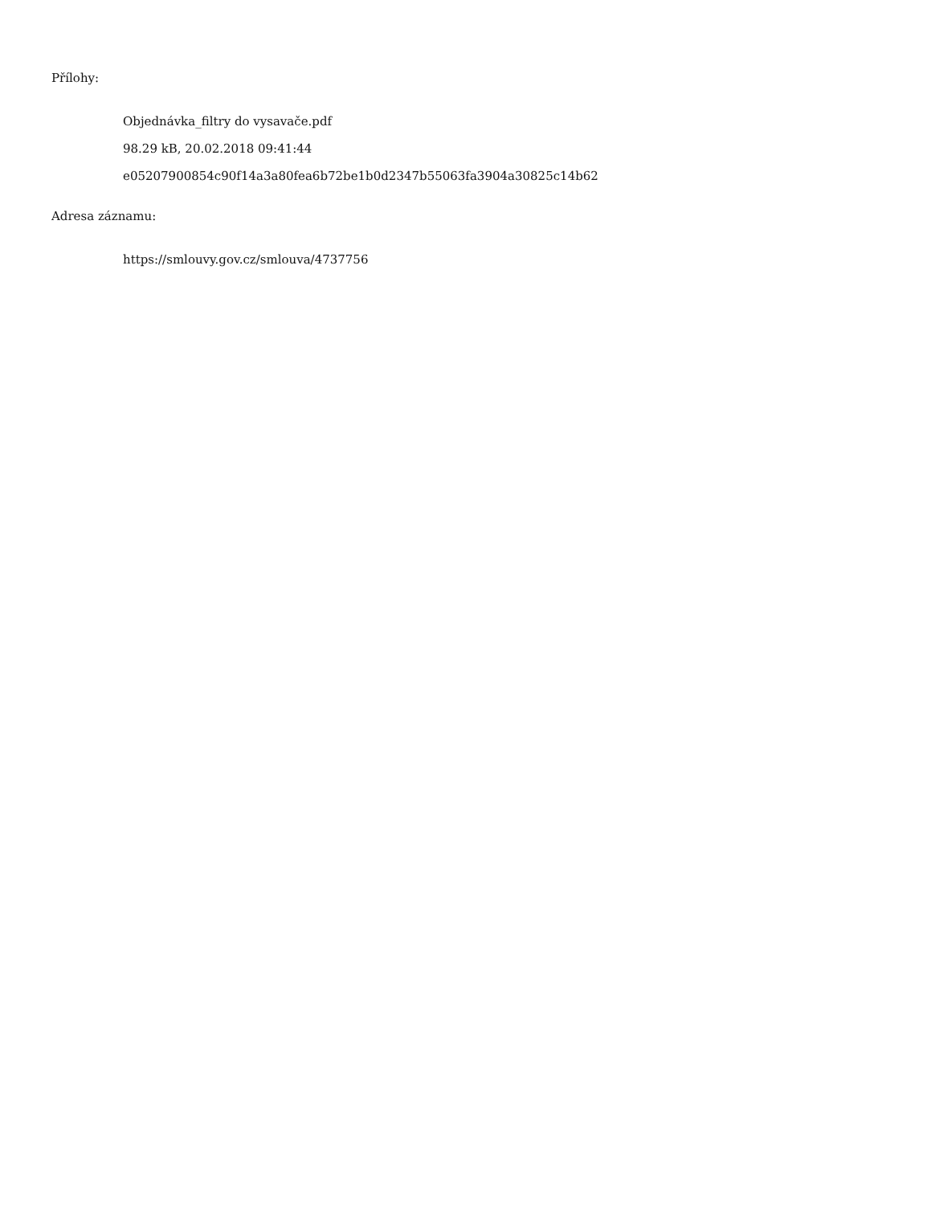Přílohy:
Objednávka_filtry do vysavače.pdf
98.29 kB, 20.02.2018 09:41:44
e05207900854c90f14a3a80fea6b72be1b0d2347b55063fa3904a30825c14b62
Adresa záznamu:
https://smlouvy.gov.cz/smlouva/4737756